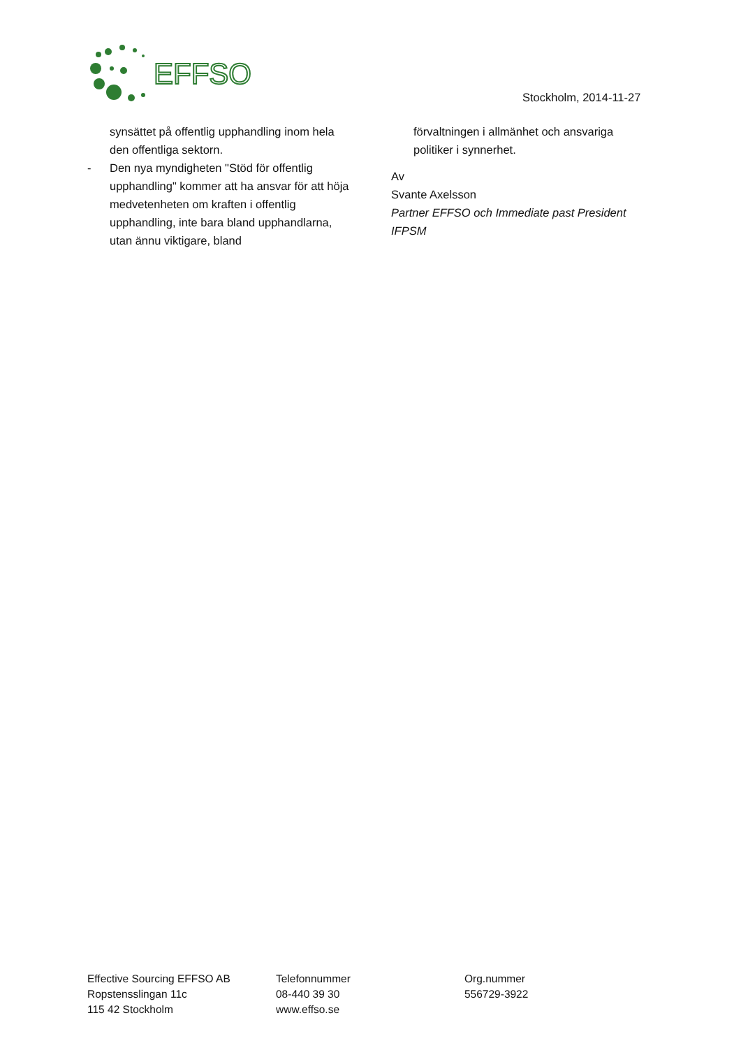EFFSO
Stockholm, 2014-11-27
synsättet på offentlig upphandling inom hela den offentliga sektorn.
- Den nya myndigheten "Stöd för offentlig upphandling" kommer att ha ansvar för att höja medvetenheten om kraften i offentlig upphandling, inte bara bland upphandlarna, utan ännu viktigare, bland
förvaltningen i allmänhet och ansvariga politiker i synnerhet.
Av
Svante Axelsson
Partner EFFSO och Immediate past President IFPSM
Effective Sourcing EFFSO AB
Ropstensslingan 11c
115 42 Stockholm
Telefonnummer
08-440 39 30
www.effso.se
Org.nummer
556729-3922